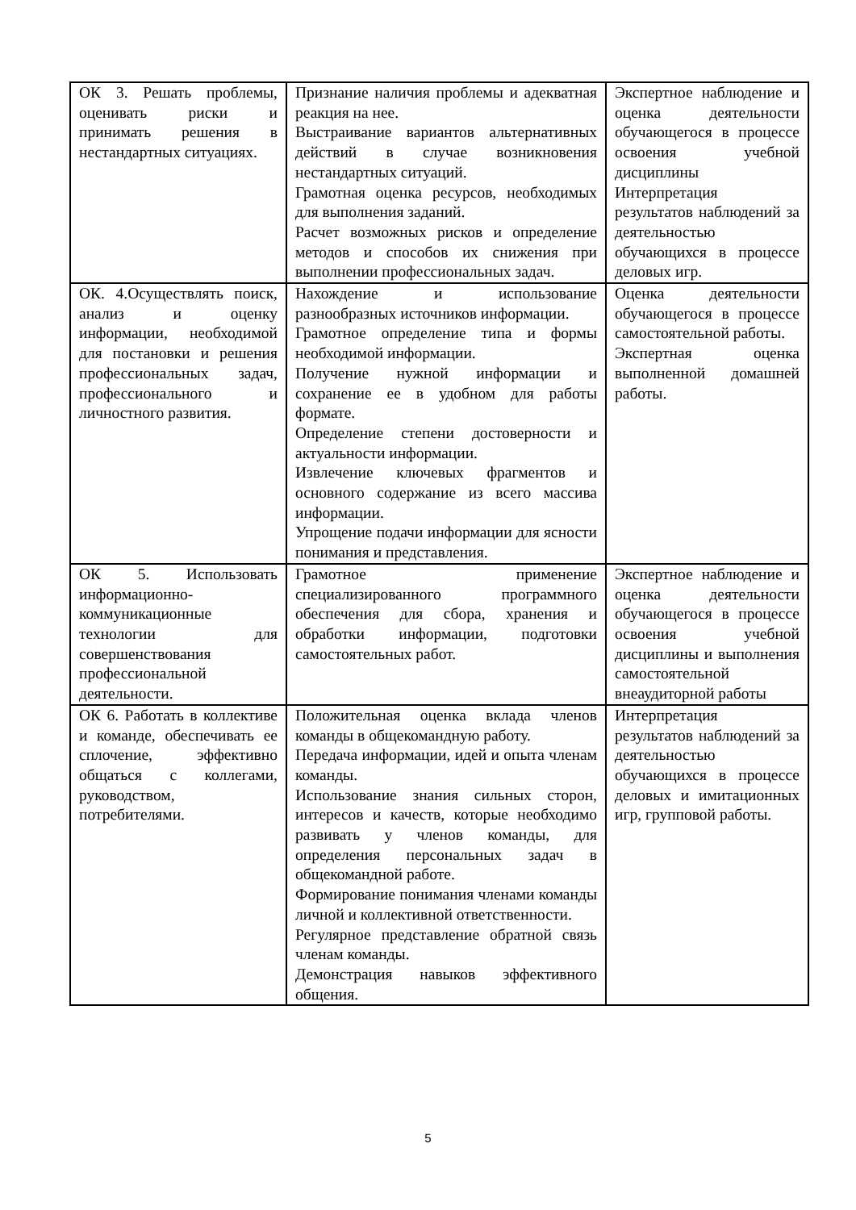| ОК 3. Решать проблемы, оценивать риски и принимать решения в нестандартных ситуациях. | Признание наличия проблемы и адекватная реакция на нее. Выстраивание вариантов альтернативных действий в случае возникновения нестандартных ситуаций. Грамотная оценка ресурсов, необходимых для выполнения заданий. Расчет возможных рисков и определение методов и способов их снижения при выполнении профессиональных задач. | Экспертное наблюдение и оценка деятельности обучающегося в процессе освоения учебной дисциплины Интерпретация результатов наблюдений за деятельностью обучающихся в процессе деловых игр. |
| ОК. 4.Осуществлять поиск, анализ и оценку информации, необходимой для постановки и решения профессиональных задач, профессионального и личностного развития. | Нахождение и использование разнообразных источников информации. Грамотное определение типа и формы необходимой информации. Получение нужной информации и сохранение ее в удобном для работы формате. Определение степени достоверности и актуальности информации. Извлечение ключевых фрагментов и основного содержание из всего массива информации. Упрощение подачи информации для ясности понимания и представления. | Оценка деятельности обучающегося в процессе самостоятельной работы. Экспертная оценка выполненной домашней работы. |
| ОК 5. Использовать информационно-коммуникационные технологии для совершенствования профессиональной деятельности. | Грамотное применение специализированного программного обеспечения для сбора, хранения и обработки информации, подготовки самостоятельных работ. | Экспертное наблюдение и оценка деятельности обучающегося в процессе освоения учебной дисциплины и выполнения самостоятельной внеаудиторной работы |
| ОК 6. Работать в коллективе и команде, обеспечивать ее сплочение, эффективно общаться с коллегами, руководством, потребителями. | Положительная оценка вклада членов команды в общекомандную работу. Передача информации, идей и опыта членам команды. Использование знания сильных сторон, интересов и качеств, которые необходимо развивать у членов команды, для определения персональных задач в общекомандной работе. Формирование понимания членами команды личной и коллективной ответственности. Регулярное представление обратной связь членам команды. Демонстрация навыков эффективного общения. | Интерпретация результатов наблюдений за деятельностью обучающихся в процессе деловых и имитационных игр, групповой работы. |
5